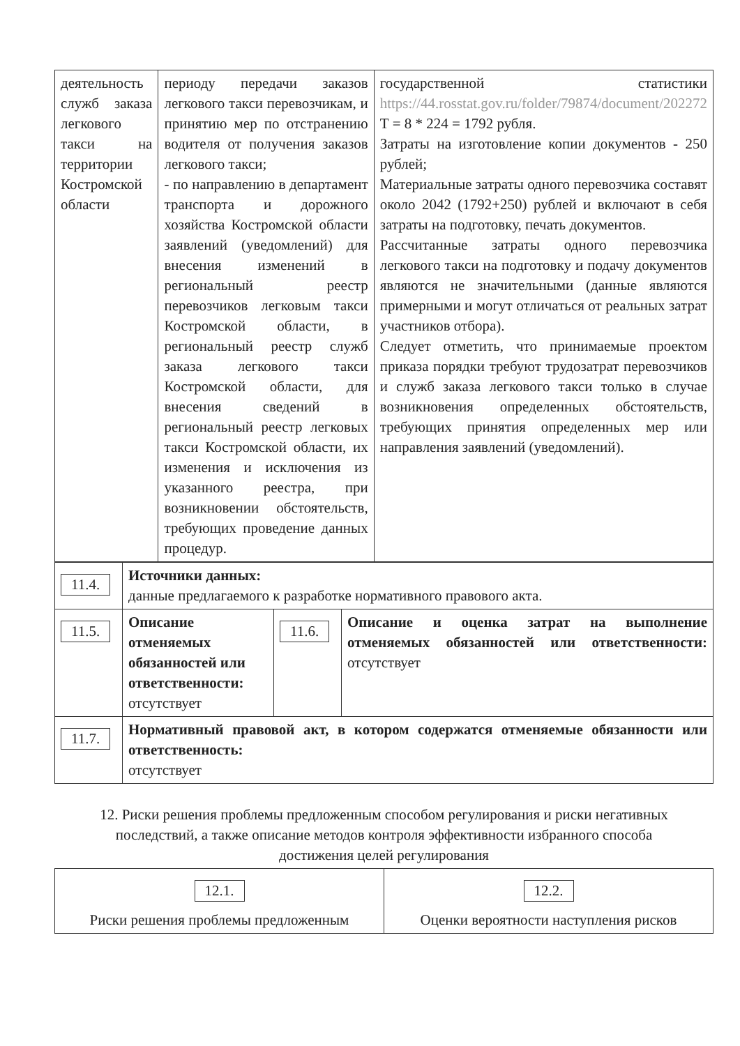| деятельность служб заказа легкового такси на территории Костромской области | периоду передачи заказов легкового такси перевозчикам, и принятию мер по отстранению водителя от получения заказов легкового такси; - по направлению в департамент транспорта и дорожного хозяйства Костромской области заявлений (уведомлений) для внесения изменений в региональный реестр перевозчиков легковым такси Костромской области, в региональный реестр служб заказа легкового такси Костромской области, для внесения сведений в региональный реестр легковых такси Костромской области, их изменения и исключения из указанного реестра, при возникновении обстоятельств, требующих проведение данных процедур. | государственной статистики https://44.rosstat.gov.ru/folder/79874/document/202272 Т = 8 * 224 = 1792 рубля. Затраты на изготовление копии документов - 250 рублей; Материальные затраты одного перевозчика составят около 2042 (1792+250) рублей и включают в себя затраты на подготовку, печать документов. Рассчитанные затраты одного перевозчика легкового такси на подготовку и подачу документов являются не значительными (данные являются примерными и могут отличаться от реальных затрат участников отбора). Следует отметить, что принимаемые проектом приказа порядки требуют трудозатрат перевозчиков и служб заказа легкового такси только в случае возникновения определенных обстоятельств, требующих принятия определенных мер или направления заявлений (уведомлений). |
| 11.4. | Источники данных: данные предлагаемого к разработке нормативного правового акта. | | |
| 11.5. | Описание отменяемых обязанностей или ответственности: отсутствует | 11.6. | Описание и оценка затрат на выполнение отменяемых обязанностей или ответственности: отсутствует |
| 11.7. | Нормативный правовой акт, в котором содержатся отменяемые обязанности или ответственность: отсутствует | | |
12. Риски решения проблемы предложенным способом регулирования и риски негативных последствий, а также описание методов контроля эффективности избранного способа достижения целей регулирования
| 12.1. Риски решения проблемы предложенным | 12.2. Оценки вероятности наступления рисков |